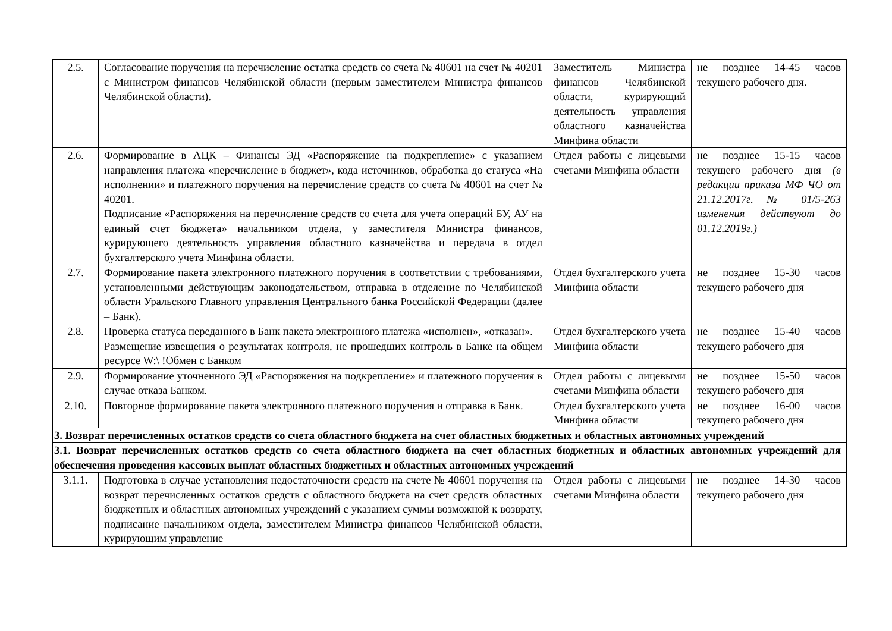| 2.5. | Согласование поручения на перечисление остатка средств со счета № 40601 на счет № 40201 с Министром финансов Челябинской области (первым заместителем Министра финансов Челябинской области). | Заместитель Министра финансов Челябинской области, курирующий деятельность управления областного казначейства Минфина области | не позднее 14-45 часов текущего рабочего дня. |
| 2.6. | Формирование в АЦК – Финансы ЭД «Распоряжение на подкрепление» с указанием направления платежа «перечисление в бюджет», кода источников, обработка до статуса «На исполнении» и платежного поручения на перечисление средств со счета № 40601 на счет № 40201. Подписание «Распоряжения на перечисление средств со счета для учета операций БУ, АУ на единый счет бюджета» начальником отдела, у заместителя Министра финансов, курирующего деятельность управления областного казначейства и передача в отдел бухгалтерского учета Минфина области. | Отдел работы с лицевыми счетами Минфина области | не позднее 15-15 часов текущего рабочего дня (в редакции приказа МФ ЧО от 21.12.2017г. № 01/5-263 изменения действуют до 01.12.2019г.) |
| 2.7. | Формирование пакета электронного платежного поручения в соответствии с требованиями, установленными действующим законодательством, отправка в отделение по Челябинской области Уральского Главного управления Центрального банка Российской Федерации (далее – Банк). | Отдел бухгалтерского учета Минфина области | не позднее 15-30 часов текущего рабочего дня |
| 2.8. | Проверка статуса переданного в Банк пакета электронного платежа «исполнен», «отказан». Размещение извещения о результатах контроля, не прошедших контроль в Банке на общем ресурсе W:\ !Обмен с Банком | Отдел бухгалтерского учета Минфина области | не позднее 15-40 часов текущего рабочего дня |
| 2.9. | Формирование уточненного ЭД «Распоряжения на подкрепление» и платежного поручения в случае отказа Банком. | Отдел работы с лицевыми счетами Минфина области | не позднее 15-50 часов текущего рабочего дня |
| 2.10. | Повторное формирование пакета электронного платежного поручения и отправка в Банк. | Отдел бухгалтерского учета Минфина области | не позднее 16-00 часов текущего рабочего дня |
| 3. Возврат перечисленных остатков средств со счета областного бюджета на счет областных бюджетных и областных автономных учреждений | | | |
| 3.1. Возврат перечисленных остатков средств со счета областного бюджета на счет областных бюджетных и областных автономных учреждений для обеспечения проведения кассовых выплат областных бюджетных и областных автономных учреждений | | | |
| 3.1.1. | Подготовка в случае установления недостаточности средств на счете № 40601 поручения на возврат перечисленных остатков средств с областного бюджета на счет средств областных бюджетных и областных автономных учреждений с указанием суммы возможной к возврату, подписание начальником отдела, заместителем Министра финансов Челябинской области, курирующим управление | Отдел работы с лицевыми счетами Минфина области | не позднее 14-30 часов текущего рабочего дня |